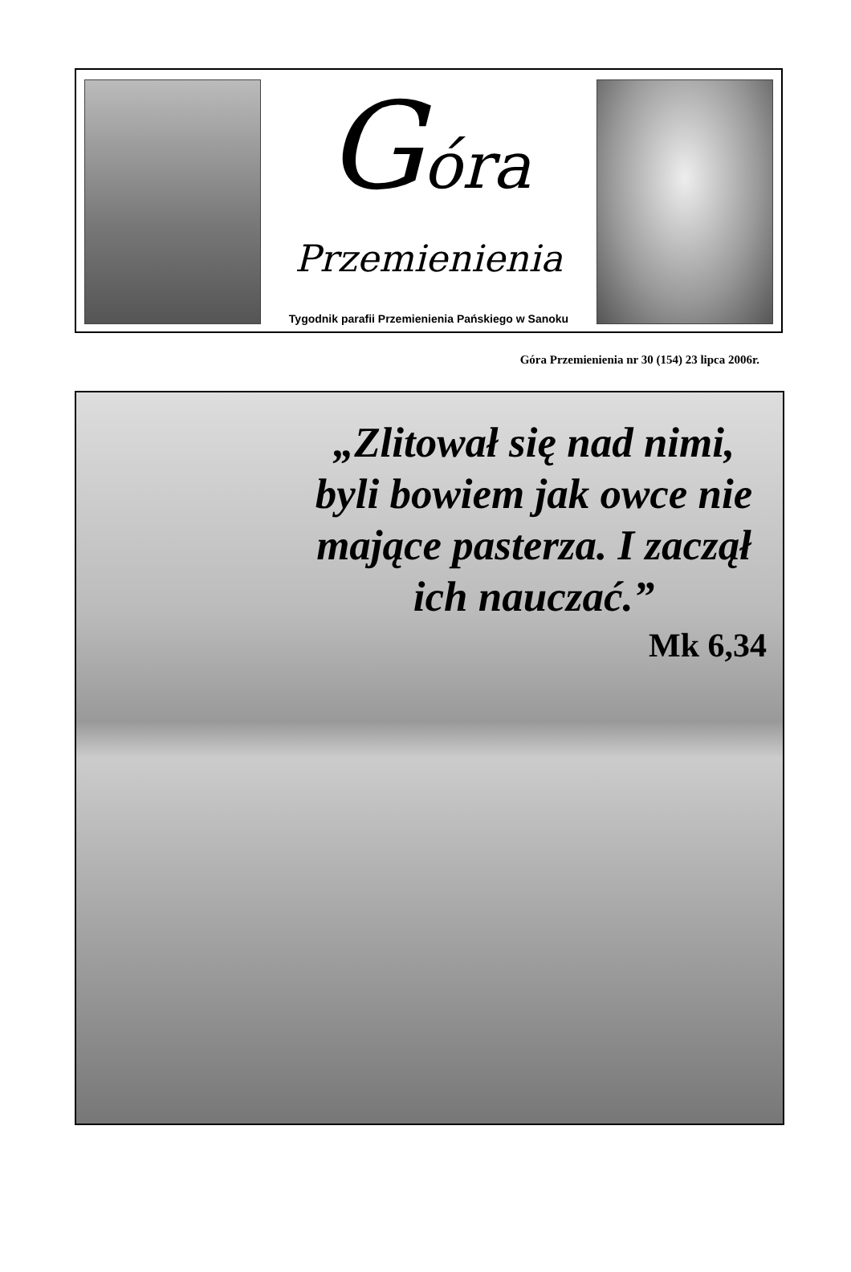Góra
Przemienienia
Tygodnik parafii Przemienienia Pańskiego w Sanoku
Góra Przemienienia nr 30 (154) 23 lipca 2006r.
„Zlitował się nad nimi, byli bowiem jak owce nie mające pasterza. I zaczął ich nauczać.”
Mk 6,34